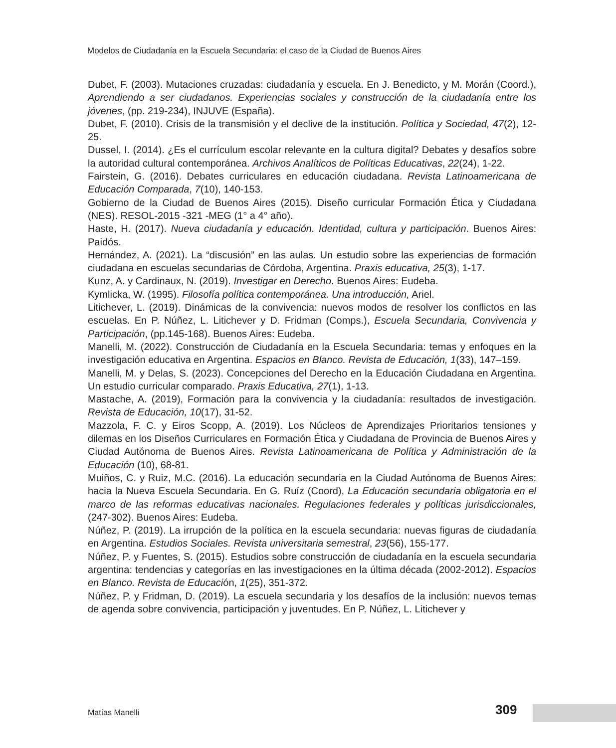Modelos de Ciudadanía en la Escuela Secundaria: el caso de la Ciudad de Buenos Aires
Dubet, F. (2003). Mutaciones cruzadas: ciudadanía y escuela. En J. Benedicto, y M. Morán (Coord.), Aprendiendo a ser ciudadanos. Experiencias sociales y construcción de la ciudadanía entre los jóvenes, (pp. 219-234), INJUVE (España).
Dubet, F. (2010). Crisis de la transmisión y el declive de la institución. Política y Sociedad, 47(2), 12-25.
Dussel, I. (2014). ¿Es el currículum escolar relevante en la cultura digital? Debates y desafíos sobre la autoridad cultural contemporánea. Archivos Analíticos de Políticas Educativas, 22(24), 1-22.
Fairstein, G. (2016). Debates curriculares en educación ciudadana. Revista Latinoamericana de Educación Comparada, 7(10), 140-153.
Gobierno de la Ciudad de Buenos Aires (2015). Diseño curricular Formación Ética y Ciudadana (NES). RESOL-2015 -321 -MEG (1° a 4° año).
Haste, H. (2017). Nueva ciudadanía y educación. Identidad, cultura y participación. Buenos Aires: Paidós.
Hernández, A. (2021). La “discusión” en las aulas. Un estudio sobre las experiencias de formación ciudadana en escuelas secundarias de Córdoba, Argentina. Praxis educativa, 25(3), 1-17.
Kunz, A. y Cardinaux, N. (2019). Investigar en Derecho. Buenos Aires: Eudeba.
Kymlicka, W. (1995). Filosofía política contemporánea. Una introducción, Ariel.
Litichever, L. (2019). Dinámicas de la convivencia: nuevos modos de resolver los conflictos en las escuelas. En P. Núñez, L. Litichever y D. Fridman (Comps.), Escuela Secundaria, Convivencia y Participación, (pp.145-168). Buenos Aires: Eudeba.
Manelli, M. (2022). Construcción de Ciudadanía en la Escuela Secundaria: temas y enfoques en la investigación educativa en Argentina. Espacios en Blanco. Revista de Educación, 1(33), 147–159.
Manelli, M. y Delas, S. (2023). Concepciones del Derecho en la Educación Ciudadana en Argentina. Un estudio curricular comparado. Praxis Educativa, 27(1), 1-13.
Mastache, A. (2019), Formación para la convivencia y la ciudadanía: resultados de investigación. Revista de Educación, 10(17), 31-52.
Mazzola, F. C. y Eiros Scopp, A. (2019). Los Núcleos de Aprendizajes Prioritarios tensiones y dilemas en los Diseños Curriculares en Formación Ética y Ciudadana de Provincia de Buenos Aires y Ciudad Autónoma de Buenos Aires. Revista Latinoamericana de Política y Administración de la Educación (10), 68-81.
Muiños, C. y Ruiz, M.C. (2016). La educación secundaria en la Ciudad Autónoma de Buenos Aires: hacia la Nueva Escuela Secundaria. En G. Ruíz (Coord), La Educación secundaria obligatoria en el marco de las reformas educativas nacionales. Regulaciones federales y políticas jurisdiccionales, (247-302). Buenos Aires: Eudeba.
Núñez, P. (2019). La irrupción de la política en la escuela secundaria: nuevas figuras de ciudadanía en Argentina. Estudios Sociales. Revista universitaria semestral, 23(56), 155-177.
Núñez, P. y Fuentes, S. (2015). Estudios sobre construcción de ciudadanía en la escuela secundaria argentina: tendencias y categorías en las investigaciones en la última década (2002-2012). Espacios en Blanco. Revista de Educación, 1(25), 351-372.
Núñez, P. y Fridman, D. (2019). La escuela secundaria y los desafíos de la inclusión: nuevos temas de agenda sobre convivencia, participación y juventudes. En P. Núñez, L. Litichever y
Matías Manelli 309